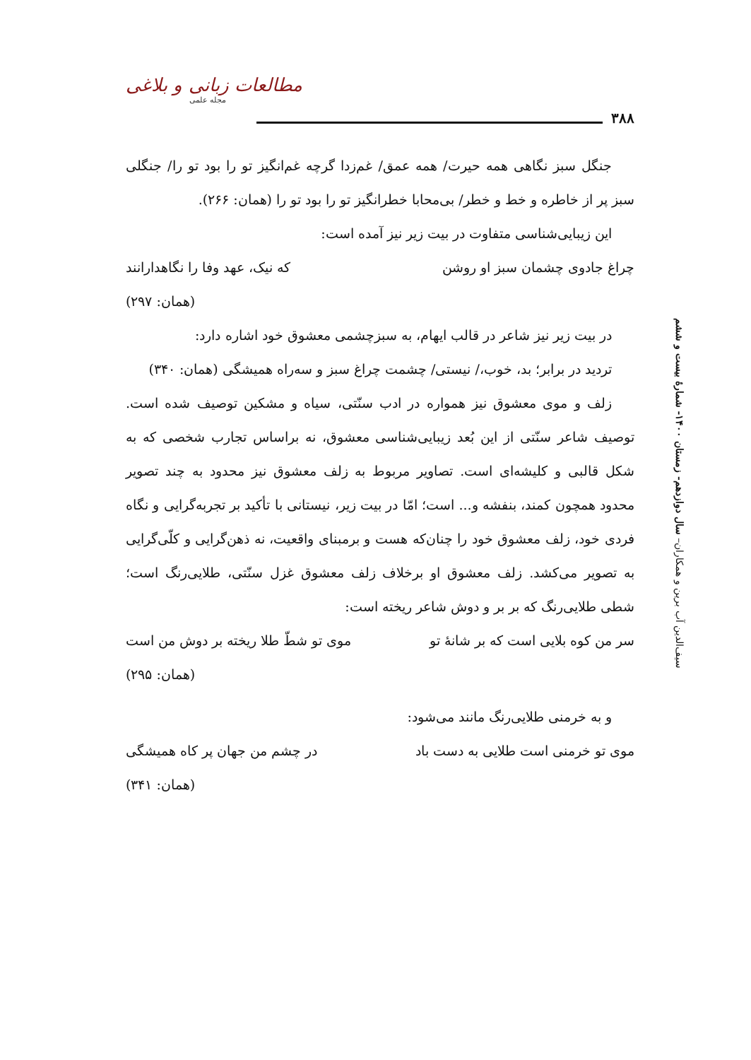۳۸۸
مطالعات زبانی و بلاغی
مجله علمی
جنگل سبز نگاهی همه حیرت/ همه عمق/ غم‌زدا گرچه غم‌انگیز تو را بود تو را/ جنگلی سبز پر از خاطره و خط و خطر/ بی‌محابا خطرانگیز تو را بود تو را (همان: ۲۶۶).
این زیبایی‌شناسی متفاوت در بیت زیر نیز آمده است:
چراغ جادوی چشمان سبز او روشن که نیک، عهد وفا را نگاهدارانند
(همان: ۲۹۷)
در بیت زیر نیز شاعر در قالب ایهام، به سبزچشمی معشوق خود اشاره دارد:
تردید در برابر؛ بد، خوب،/ نیستی/ چشمت چراغ سبز و سه‌راه همیشگی (همان: ۳۴۰)
زلف و موی معشوق نیز همواره در ادب سنّتی، سیاه و مشکین توصیف شده است. توصیف شاعر سنّتی از این بُعد زیبایی‌شناسی معشوق، نه براساس تجارب شخصی که به شکل قالبی و کلیشه‌ای است. تصاویر مربوط به زلف معشوق نیز محدود به چند تصویر محدود همچون کمند، بنفشه و... است؛ امّا در بیت زیر، نیستانی با تأکید بر تجربه‌گرایی و نگاه فردی خود، زلف معشوق خود را چنان‌که هست و برمبنای واقعیت، نه ذهن‌گرایی و کلّی‌گرایی به تصویر می‌کشد. زلف معشوق او برخلاف زلف معشوق غزل سنّتی، طلایی‌رنگ است؛ شطی طلایی‌رنگ که بر بر و دوش شاعر ریخته است:
سر من کوه بلایی است که بر شانهٔ تو موی تو شطّ طلا ریخته بر دوش من است
(همان: ۲۹۵)
و به خرمنی طلایی‌رنگ مانند می‌شود:
موی تو خرمنی است طلایی به دست باد در چشم من جهان پر کاه همیشگی
(همان: ۳۴۱)
سیف‌الدین آب برین و همکاران– سال دوازدهم- زمستان ۱۴۰۰- شمارهٔ بیست و ششم